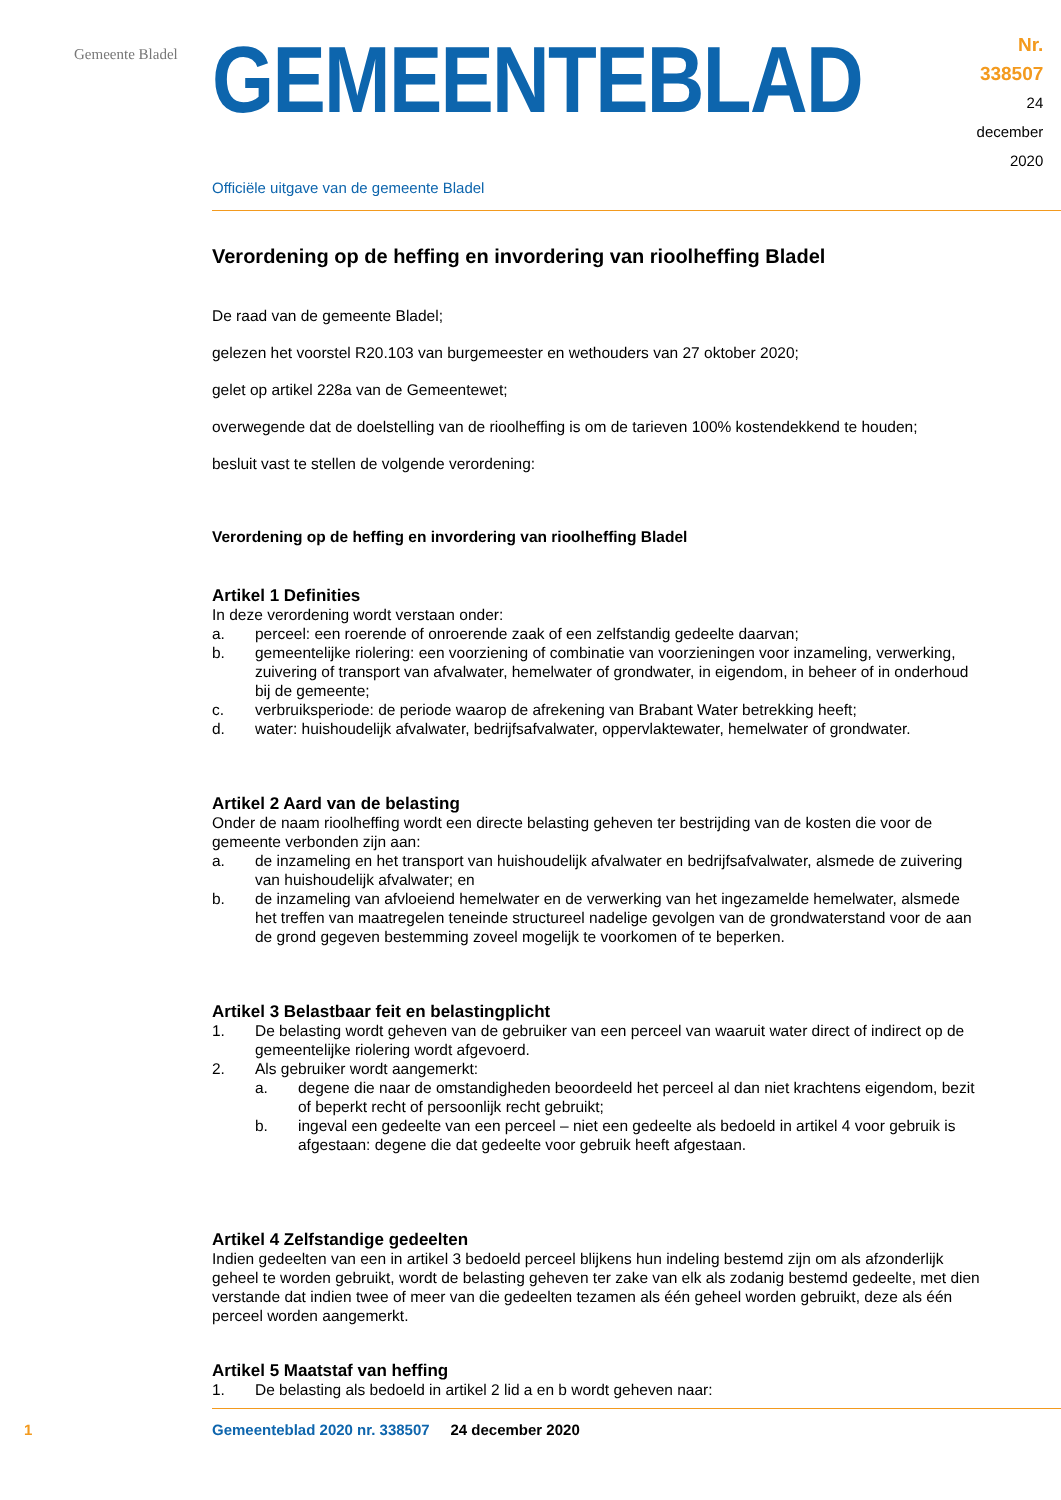Gemeente Bladel
GEMEENTEBLAD
Nr. 338507
24 december
2020
Officiële uitgave van de gemeente Bladel
Verordening op de heffing en invordering van rioolheffing Bladel
De raad van de gemeente Bladel;
gelezen het voorstel R20.103 van burgemeester en wethouders van 27 oktober 2020;
gelet op artikel 228a van de Gemeentewet;
overwegende dat de doelstelling van de rioolheffing is om de tarieven 100% kostendekkend te houden;
besluit vast te stellen de volgende verordening:
Verordening op de heffing en invordering van rioolheffing Bladel
Artikel 1 Definities
In deze verordening wordt verstaan onder:
a. perceel: een roerende of onroerende zaak of een zelfstandig gedeelte daarvan;
b. gemeentelijke riolering: een voorziening of combinatie van voorzieningen voor inzameling, verwerking, zuivering of transport van afvalwater, hemelwater of grondwater, in eigendom, in beheer of in onderhoud bij de gemeente;
c. verbruiksperiode: de periode waarop de afrekening van Brabant Water betrekking heeft;
d. water: huishoudelijk afvalwater, bedrijfsafvalwater, oppervlaktewater, hemelwater of grondwater.
Artikel 2 Aard van de belasting
Onder de naam rioolheffing wordt een directe belasting geheven ter bestrijding van de kosten die voor de gemeente verbonden zijn aan:
a. de inzameling en het transport van huishoudelijk afvalwater en bedrijfsafvalwater, alsmede de zuivering van huishoudelijk afvalwater; en
b. de inzameling van afvloeiend hemelwater en de verwerking van het ingezamelde hemelwater, alsmede het treffen van maatregelen teneinde structureel nadelige gevolgen van de grondwaterstand voor de aan de grond gegeven bestemming zoveel mogelijk te voorkomen of te beperken.
Artikel 3 Belastbaar feit en belastingplicht
1. De belasting wordt geheven van de gebruiker van een perceel van waaruit water direct of indirect op de gemeentelijke riolering wordt afgevoerd.
2. Als gebruiker wordt aangemerkt:
a. degene die naar de omstandigheden beoordeeld het perceel al dan niet krachtens eigendom, bezit of beperkt recht of persoonlijk recht gebruikt;
b. ingeval een gedeelte van een perceel – niet een gedeelte als bedoeld in artikel 4 voor gebruik is afgestaan: degene die dat gedeelte voor gebruik heeft afgestaan.
Artikel 4 Zelfstandige gedeelten
Indien gedeelten van een in artikel 3 bedoeld perceel blijkens hun indeling bestemd zijn om als afzonderlijk geheel te worden gebruikt, wordt de belasting geheven ter zake van elk als zodanig bestemd gedeelte, met dien verstande dat indien twee of meer van die gedeelten tezamen als één geheel worden gebruikt, deze als één perceel worden aangemerkt.
Artikel 5 Maatstaf van heffing
1. De belasting als bedoeld in artikel 2 lid a en b wordt geheven naar:
1 Gemeenteblad 2020 nr. 338507 24 december 2020